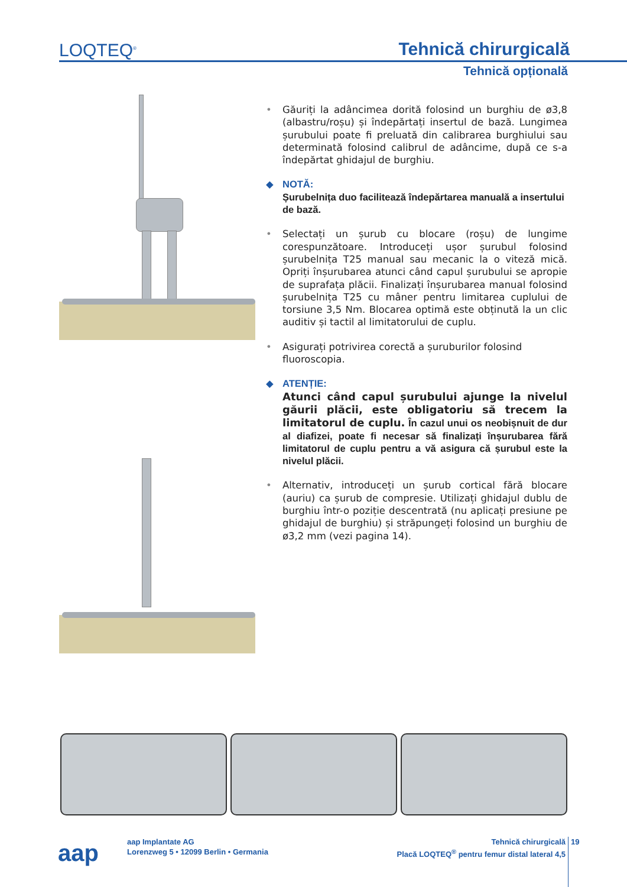LOQTEQ<sup>®</sup> Tehnică chirurgicală
Tehnică opțională
• Găuriți la adâncimea dorită folosind un burghiu de ø3,8 (albastru/roșu) și îndepărtați insertul de bază. Lungimea șurubului poate fi preluată din calibrarea burghiului sau determinată folosind calibrul de adâncime, după ce s-a îndepărtat ghidajul de burghiu.
◆ NOTĂ:
Șurubelnița duo facilitează îndepărtarea manuală a insertului de bază.
• Selectați un șurub cu blocare (roșu) de lungime corespunzătoare. Introduceți ușor șurubul folosind șurubelnița T25 manual sau mecanic la o viteză mică. Opriți înșurubarea atunci când capul șurubului se apropie de suprafața plăcii. Finalizați înșurubarea manual folosind șurubelnița T25 cu mâner pentru limitarea cuplului de torsiune 3,5 Nm. Blocarea optimă este obținută la un clic auditiv și tactil al limitatorului de cuplu.
• Asigurați potrivirea corectă a șuruburilor folosind fluoroscopia.
◆ ATENȚIE:
Atunci când capul șurubului ajunge la nivelul găurii plăcii, este obligatoriu să trecem la limitatorul de cuplu. În cazul unui os neobișnuit de dur al diafizei, poate fi necesar să finalizați înșurubarea fără limitatorul de cuplu pentru a vă asigura că șurubul este la nivelul plăcii.
• Alternativ, introduceți un șurub cortical fără blocare (auriu) ca șurub de compresie. Utilizați ghidajul dublu de burghiu într-o poziție descentrată (nu aplicați presiune pe ghidajul de burghiu) și străpungeți folosind un burghiu de ø3,2 mm (vezi pagina 14).
aap
aap Implantate AG
Lorenzweg 5 • 12099 Berlin • Germania
Tehnică chirurgicală
Placă LOQTEQ<sup>®</sup> pentru femur distal lateral 4,5
19